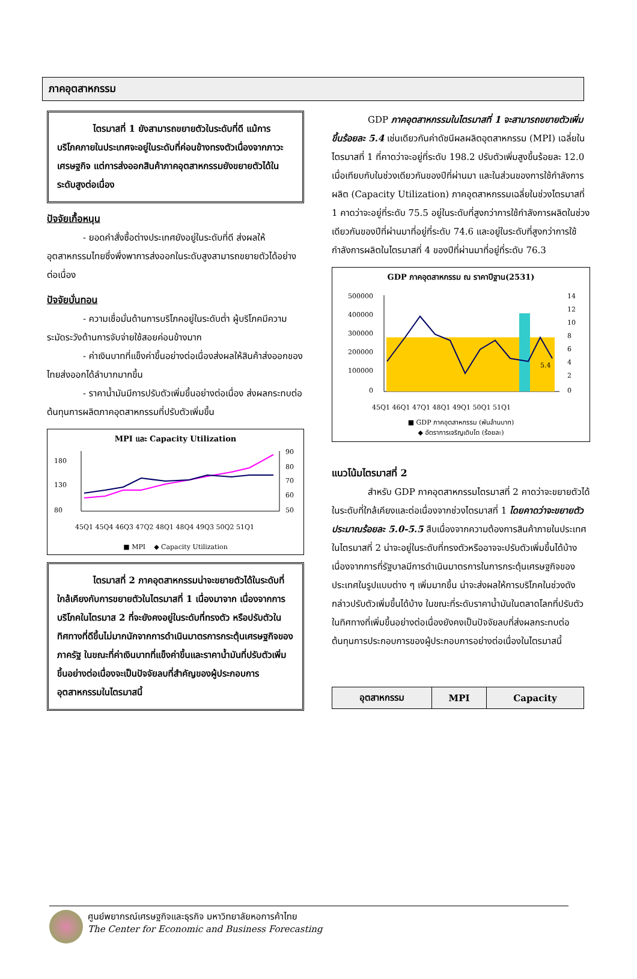ภาคอุตสาหกรรม
ไตรมาสที่ 1 ยังสามารถขยายตัวในระดับที่ดี แม้การบริโภคภายในประเทศจะอยู่ในระดับที่ค่อนข้างทรงตัวเนื่องจากภาวะเศรษฐกิจ แต่การส่งออกสินค้าภาคอุตสาหกรรมยังขยายตัวได้ในระดับสูงต่อเนื่อง
ปัจจัยเกื้อหนุน
- ยอดคำสั่งซื้อต่างประเทศยังอยู่ในระดับที่ดี ส่งผลให้อุตสาหกรรมไทยซึ่งพึ่งพาการส่งออกในระดับสูงสามารถขยายตัวได้อย่างต่อเนื่อง
ปัจจัยบั่นทอน
- ความเชื่อมั่นด้านการบริโภคอยู่ในระดับต่ำ ผู้บริโภคมีความระมัดระวังด้านการจับจ่ายใช้สอยค่อนข้างมาก
- ค่าเงินบาทที่แข็งค่าขึ้นอย่างต่อเนื่องส่งผลให้สินค้าส่งออกของไทยส่งออกได้ลำบากมากขึ้น
- ราคาน้ำมันมีการปรับตัวเพิ่มขึ้นอย่างต่อเนื่อง ส่งผลกระทบต่อต้นทุนการผลิตภาคอุตสาหกรรมที่ปรับตัวเพิ่มขึ้น
MPI และ Capacity Utilization
180
130
80
90
80
70
60
50
45Q1 45Q4 46Q3 47Q2 48Q1 48Q4 49Q3 50Q2 51Q1
■ MPI ◆ Capacity Utilization
ไตรมาสที่ 2 ภาคอุตสาหกรรมน่าจะขยายตัวได้ในระดับที่ใกล้เคียงกับการขยายตัวในไตรมาสที่ 1 เนื่องมาจาก เนื่องจากการบริโภคในไตรมาส 2 ที่จะยังคงอยู่ในระดับที่ทรงตัว หรือปรับตัวในทิศทางที่ดีขึ้นไม่มากนักจากการดำเนินมาตรการกระตุ้นเศรษฐกิจของภาครัฐ ในขณะที่ค่าเงินบาทที่แข็งค่าขึ้นและราคาน้ำมันที่ปรับตัวเพิ่มขึ้นอย่างต่อเนื่องจะเป็นปัจจัยลบที่สำคัญของผู้ประกอบการอุตสาหกรรมในไตรมาสนี้
GDP ภาคอุตสาหกรรมในไตรมาสที่ 1 จะสามารถขยายตัวเพิ่มขึ้นร้อยละ 5.4 เช่นเดียวกันค่าดัชนีผลผลิตอุตสาหกรรม (MPI) เฉลี่ยในไตรมาสที่ 1 ที่คาดว่าจะอยู่ที่ระดับ 198.2 ปรับตัวเพิ่มสูงขึ้นร้อยละ 12.0 เมื่อเทียบกับในช่วงเดียวกันของปีที่ผ่านมา และในส่วนของการใช้กำลังการผลิต (Capacity Utilization) ภาคอุตสาหกรรมเฉลี่ยในช่วงไตรมาสที่ 1 คาดว่าจะอยู่ที่ระดับ 75.5 อยู่ในระดับที่สูงกว่าการใช้กำลังการผลิตในช่วงเดียวกันของปีที่ผ่านมาที่อยู่ที่ระดับ 74.6 และอยู่ในระดับที่สูงกว่าการใช้กำลังการผลิตในไตรมาสที่ 4 ของปีที่ผ่านมาที่อยู่ที่ระดับ 76.3
GDP ภาคอุตสาหกรรม ณ ราคาปีฐาน(2531)
500000
400000
300000
200000
100000
0
14
12
10
8
6
4
2
0
5.4
45Q1 46Q1 47Q1 48Q1 49Q1 50Q1 51Q1
■ GDP ภาคอุตสาหกรรม (พันล้านบาท)
◆ อัตราการเจริญเติบโต (ร้อยละ)
แนวโน้มไตรมาสที่ 2
สำหรับ GDP ภาคอุตสาหกรรมไตรมาสที่ 2 คาดว่าจะขยายตัวได้ในระดับที่ใกล้เคียงและต่อเนื่องจากช่วงไตรมาสที่ 1 โดยคาดว่าจะขยายตัวประมาณร้อยละ 5.0-5.5 สืบเนื่องจากความต้องการสินค้าภายในประเทศในไตรมาสที่ 2 น่าจะอยู่ในระดับที่ทรงตัวหรืออาจจะปรับตัวเพิ่มขึ้นได้บ้างเนื่องจากการที่รัฐบาลมีการดำเนินมาตรการในการกระตุ้นเศรษฐกิจของประเทศในรูปแบบต่าง ๆ เพิ่มมากขึ้น น่าจะส่งผลให้การบริโภคในช่วงดังกล่าวปรับตัวเพิ่มขึ้นได้บ้าง ในขณะที่ระดับราคาน้ำมันในตลาดโลกที่ปรับตัวในทิศทางที่เพิ่มขึ้นอย่างต่อเนื่องยังคงเป็นปัจจัยลบที่ส่งผลกระทบต่อต้นทุนการประกอบการของผู้ประกอบการอย่างต่อเนื่องในไตรมาสนี้
| อุตสาหกรรม | MPI | Capacity |
| --- | --- | --- |
ศูนย์พยากรณ์เศรษฐกิจและธุรกิจ มหาวิทยาลัยหอการค้าไทย
The Center for Economic and Business Forecasting